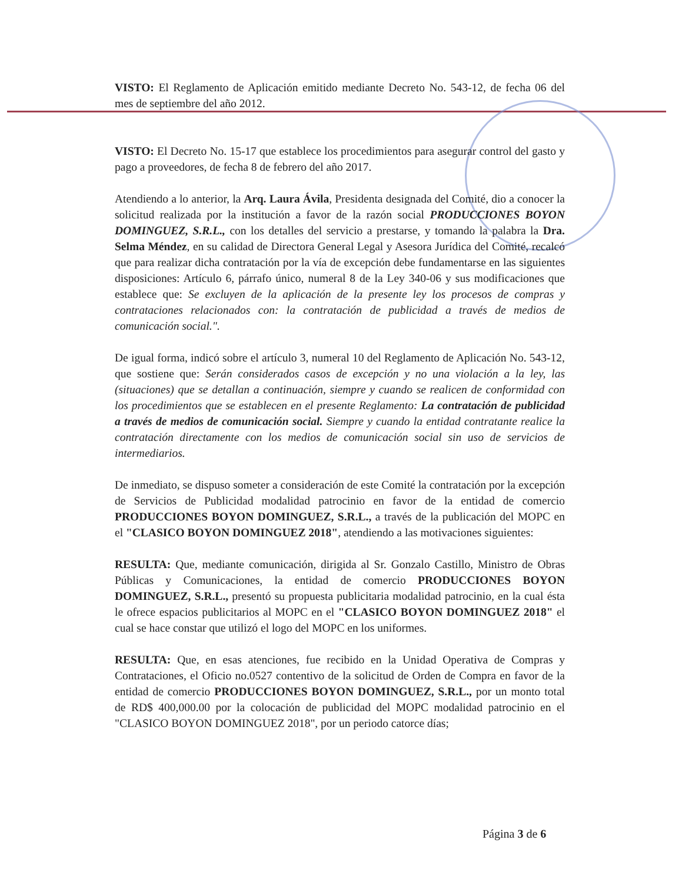VISTO: El Reglamento de Aplicación emitido mediante Decreto No. 543-12, de fecha 06 del mes de septiembre del año 2012.
VISTO: El Decreto No. 15-17 que establece los procedimientos para asegurar control del gasto y pago a proveedores, de fecha 8 de febrero del año 2017.
Atendiendo a lo anterior, la Arq. Laura Ávila, Presidenta designada del Comité, dio a conocer la solicitud realizada por la institución a favor de la razón social PRODUCCIONES BOYON DOMINGUEZ, S.R.L., con los detalles del servicio a prestarse, y tomando la palabra la Dra. Selma Méndez, en su calidad de Directora General Legal y Asesora Jurídica del Comité, recalcó que para realizar dicha contratación por la vía de excepción debe fundamentarse en las siguientes disposiciones: Artículo 6, párrafo único, numeral 8 de la Ley 340-06 y sus modificaciones que establece que: Se excluyen de la aplicación de la presente ley los procesos de compras y contrataciones relacionados con: la contratación de publicidad a través de medios de comunicación social.".
De igual forma, indicó sobre el artículo 3, numeral 10 del Reglamento de Aplicación No. 543-12, que sostiene que: Serán considerados casos de excepción y no una violación a la ley, las (situaciones) que se detallan a continuación, siempre y cuando se realicen de conformidad con los procedimientos que se establecen en el presente Reglamento: La contratación de publicidad a través de medios de comunicación social. Siempre y cuando la entidad contratante realice la contratación directamente con los medios de comunicación social sin uso de servicios de intermediarios.
De inmediato, se dispuso someter a consideración de este Comité la contratación por la excepción de Servicios de Publicidad modalidad patrocinio en favor de la entidad de comercio PRODUCCIONES BOYON DOMINGUEZ, S.R.L., a través de la publicación del MOPC en el "CLASICO BOYON DOMINGUEZ 2018", atendiendo a las motivaciones siguientes:
RESULTA: Que, mediante comunicación, dirigida al Sr. Gonzalo Castillo, Ministro de Obras Públicas y Comunicaciones, la entidad de comercio PRODUCCIONES BOYON DOMINGUEZ, S.R.L., presentó su propuesta publicitaria modalidad patrocinio, en la cual ésta le ofrece espacios publicitarios al MOPC en el "CLASICO BOYON DOMINGUEZ 2018" el cual se hace constar que utilizó el logo del MOPC en los uniformes.
RESULTA: Que, en esas atenciones, fue recibido en la Unidad Operativa de Compras y Contrataciones, el Oficio no.0527 contentivo de la solicitud de Orden de Compra en favor de la entidad de comercio PRODUCCIONES BOYON DOMINGUEZ, S.R.L., por un monto total de RD$ 400,000.00 por la colocación de publicidad del MOPC modalidad patrocinio en el "CLASICO BOYON DOMINGUEZ 2018", por un periodo catorce días;
Página 3 de 6